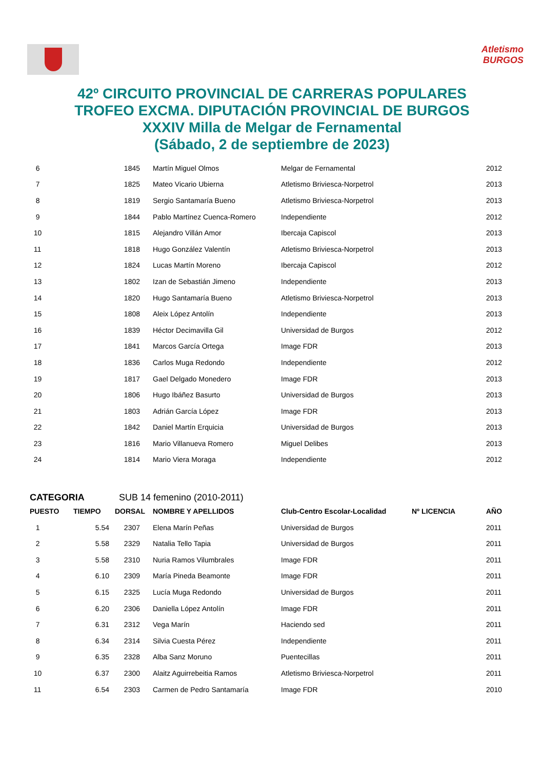Atletismo
BURGOS
42º CIRCUITO PROVINCIAL DE CARRERAS POPULARES
TROFEO EXCMA. DIPUTACIÓN PROVINCIAL DE BURGOS
XXXIV Milla de Melgar de Fernamental
(Sábado, 2 de septiembre de 2023)
| 6 | | 1845 | Martín Miguel Olmos | Melgar de Fernamental | | 2012 |
| 7 | | 1825 | Mateo Vicario Ubierna | Atletismo Briviesca-Norpetrol | | 2013 |
| 8 | | 1819 | Sergio Santamaría Bueno | Atletismo Briviesca-Norpetrol | | 2013 |
| 9 | | 1844 | Pablo Martínez Cuenca-Romero | Independiente | | 2012 |
| 10 | | 1815 | Alejandro Villán Amor | Ibercaja Capiscol | | 2013 |
| 11 | | 1818 | Hugo González Valentín | Atletismo Briviesca-Norpetrol | | 2013 |
| 12 | | 1824 | Lucas Martín Moreno | Ibercaja Capiscol | | 2012 |
| 13 | | 1802 | Izan de Sebastián Jimeno | Independiente | | 2013 |
| 14 | | 1820 | Hugo Santamaría Bueno | Atletismo Briviesca-Norpetrol | | 2013 |
| 15 | | 1808 | Aleix López Antolín | Independiente | | 2013 |
| 16 | | 1839 | Héctor Decimavilla Gil | Universidad de Burgos | | 2012 |
| 17 | | 1841 | Marcos García Ortega | Image FDR | | 2013 |
| 18 | | 1836 | Carlos Muga Redondo | Independiente | | 2012 |
| 19 | | 1817 | Gael Delgado Monedero | Image FDR | | 2013 |
| 20 | | 1806 | Hugo Ibáñez Basurto | Universidad de Burgos | | 2013 |
| 21 | | 1803 | Adrián García López | Image FDR | | 2013 |
| 22 | | 1842 | Daniel Martín Erquicia | Universidad de Burgos | | 2013 |
| 23 | | 1816 | Mario Villanueva Romero | Miguel Delibes | | 2013 |
| 24 | | 1814 | Mario Viera Moraga | Independiente | | 2012 |
CATEGORIA SUB 14 femenino (2010-2011)
| PUESTO | TIEMPO | DORSAL | NOMBRE Y APELLIDOS | Club-Centro Escolar-Localidad | Nº LICENCIA | AÑO |
| --- | --- | --- | --- | --- | --- | --- |
| 1 | 5.54 | 2307 | Elena Marín Peñas | Universidad de Burgos | | 2011 |
| 2 | 5.58 | 2329 | Natalia Tello Tapia | Universidad de Burgos | | 2011 |
| 3 | 5.58 | 2310 | Nuria Ramos Vilumbrales | Image FDR | | 2011 |
| 4 | 6.10 | 2309 | María Pineda Beamonte | Image FDR | | 2011 |
| 5 | 6.15 | 2325 | Lucía Muga Redondo | Universidad de Burgos | | 2011 |
| 6 | 6.20 | 2306 | Daniella López Antolín | Image FDR | | 2011 |
| 7 | 6.31 | 2312 | Vega Marín | Haciendo sed | | 2011 |
| 8 | 6.34 | 2314 | Silvia Cuesta Pérez | Independiente | | 2011 |
| 9 | 6.35 | 2328 | Alba Sanz Moruno | Puentecillas | | 2011 |
| 10 | 6.37 | 2300 | Alaitz Aguirrebeitia Ramos | Atletismo Briviesca-Norpetrol | | 2011 |
| 11 | 6.54 | 2303 | Carmen de Pedro Santamaría | Image FDR | | 2010 |